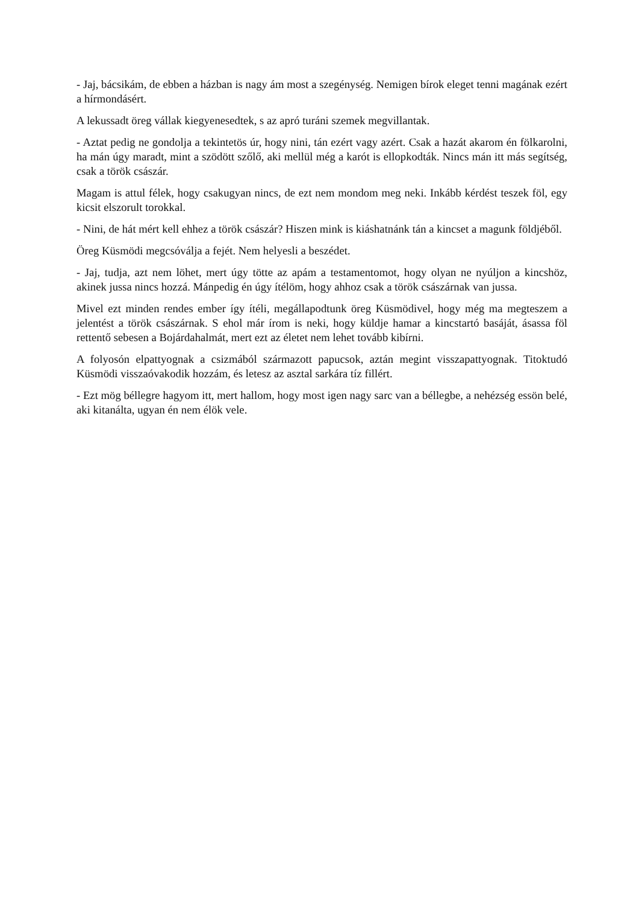- Jaj, bácsikám, de ebben a házban is nagy ám most a szegénység. Nemigen bírok eleget tenni magának ezért a hírmondásért.
A lekussadt öreg vállak kiegyenesedtek, s az apró turáni szemek megvillantak.
- Aztat pedig ne gondolja a tekintetös úr, hogy nini, tán ezért vagy azért. Csak a hazát akarom én fölkarolni, ha mán úgy maradt, mint a szödött szőlő, aki mellül még a karót is ellopkodták. Nincs mán itt más segítség, csak a török császár.
Magam is attul félek, hogy csakugyan nincs, de ezt nem mondom meg neki. Inkább kérdést teszek föl, egy kicsit elszorult torokkal.
- Nini, de hát mért kell ehhez a török császár? Hiszen mink is kiáshatnánk tán a kincset a magunk földjéből.
Öreg Küsmödi megcsóválja a fejét. Nem helyesli a beszédet.
- Jaj, tudja, azt nem löhet, mert úgy tötte az apám a testamentomot, hogy olyan ne nyúljon a kincshöz, akinek jussa nincs hozzá. Mánpedig én úgy ítélöm, hogy ahhoz csak a török császárnak van jussa.
Mivel ezt minden rendes ember így ítéli, megállapodtunk öreg Küsmödivel, hogy még ma megteszem a jelentést a török császárnak. S ehol már írom is neki, hogy küldje hamar a kincstartó basáját, ásassa föl rettentő sebesen a Bojárdahalmát, mert ezt az életet nem lehet tovább kibírni.
A folyosón elpattyognak a csizmából származott papucsok, aztán megint visszapattyognak. Titoktudó Küsmödi visszaóvakodik hozzám, és letesz az asztal sarkára tíz fillért.
- Ezt mög béllegre hagyom itt, mert hallom, hogy most igen nagy sarc van a béllegbe, a nehézség essön belé, aki kitanálta, ugyan én nem élök vele.